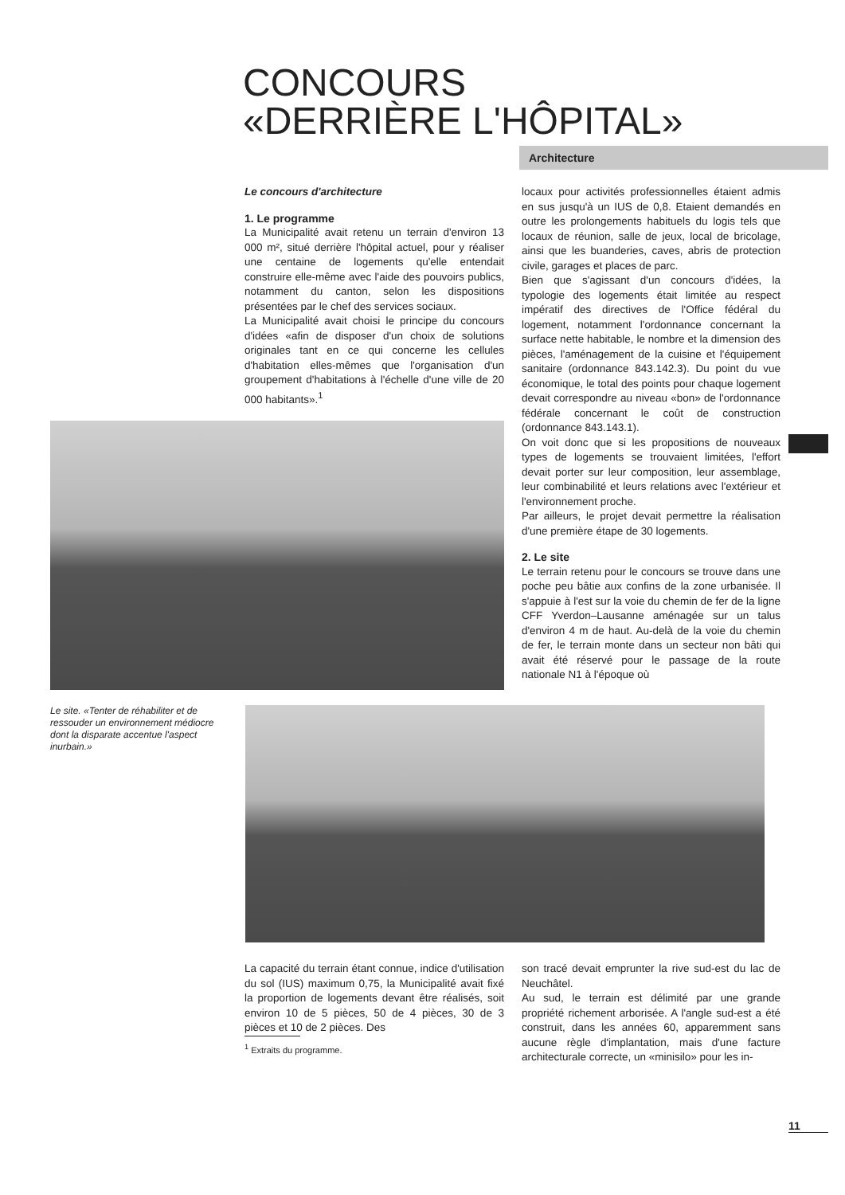CONCOURS
«DERRIÈRE L'HÔPITAL»
Architecture
Le concours d'architecture
1. Le programme
La Municipalité avait retenu un terrain d'environ 13 000 m², situé derrière l'hôpital actuel, pour y réaliser une centaine de logements qu'elle entendait construire elle-même avec l'aide des pouvoirs publics, notamment du canton, selon les dispositions présentées par le chef des services sociaux.
La Municipalité avait choisi le principe du concours d'idées «afin de disposer d'un choix de solutions originales tant en ce qui concerne les cellules d'habitation elles-mêmes que l'organisation d'un groupement d'habitations à l'échelle d'une ville de 20 000 habitants».<sup>1</sup>
locaux pour activités professionnelles étaient admis en sus jusqu'à un IUS de 0,8. Etaient demandés en outre les prolongements habituels du logis tels que locaux de réunion, salle de jeux, local de bricolage, ainsi que les buanderies, caves, abris de protection civile, garages et places de parc.
Bien que s'agissant d'un concours d'idées, la typologie des logements était limitée au respect impératif des directives de l'Office fédéral du logement, notamment l'ordonnance concernant la surface nette habitable, le nombre et la dimension des pièces, l'aménagement de la cuisine et l'équipement sanitaire (ordonnance 843.142.3). Du point du vue économique, le total des points pour chaque logement devait correspondre au niveau «bon» de l'ordonnance fédérale concernant le coût de construction (ordonnance 843.143.1).
On voit donc que si les propositions de nouveaux types de logements se trouvaient limitées, l'effort devait porter sur leur composition, leur assemblage, leur combinabilité et leurs relations avec l'extérieur et l'environnement proche.
Par ailleurs, le projet devait permettre la réalisation d'une première étape de 30 logements.
2. Le site
Le terrain retenu pour le concours se trouve dans une poche peu bâtie aux confins de la zone urbanisée. Il s'appuie à l'est sur la voie du chemin de fer de la ligne CFF Yverdon–Lausanne aménagée sur un talus d'environ 4 m de haut. Au-delà de la voie du chemin de fer, le terrain monte dans un secteur non bâti qui avait été réservé pour le passage de la route nationale N1 à l'époque où
Le site. «Tenter de réhabiliter et de ressouder un environnement médiocre dont la disparate accentue l'aspect inurbain.»
La capacité du terrain étant connue, indice d'utilisation du sol (IUS) maximum 0,75, la Municipalité avait fixé la proportion de logements devant être réalisés, soit environ 10 de 5 pièces, 50 de 4 pièces, 30 de 3 pièces et 10 de 2 pièces. Des
<sup>1</sup> Extraits du programme.
son tracé devait emprunter la rive sud-est du lac de Neuchâtel.
Au sud, le terrain est délimité par une grande propriété richement arborisée. A l'angle sud-est a été construit, dans les années 60, apparemment sans aucune règle d'implantation, mais d'une facture architecturale correcte, un «minisilo» pour les in-
11